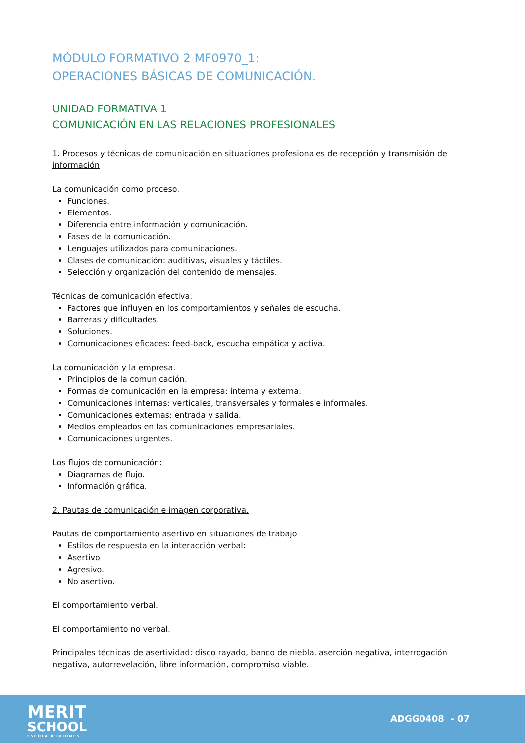MÓDULO FORMATIVO 2 MF0970_1:
OPERACIONES BÁSICAS DE COMUNICACIÓN.
UNIDAD FORMATIVA 1
COMUNICACIÓN EN LAS RELACIONES PROFESIONALES
1. Procesos y técnicas de comunicación en situaciones profesionales de recepción y transmisión de información
La comunicación como proceso.
Funciones.
Elementos.
Diferencia entre información y comunicación.
Fases de la comunicación.
Lenguajes utilizados para comunicaciones.
Clases de comunicación: auditivas, visuales y táctiles.
Selección y organización del contenido de mensajes.
Técnicas de comunicación efectiva.
Factores que influyen en los comportamientos y señales de escucha.
Barreras y dificultades.
Soluciones.
Comunicaciones eficaces: feed-back, escucha empática y activa.
La comunicación y la empresa.
Principios de la comunicación.
Formas de comunicación en la empresa: interna y externa.
Comunicaciones internas: verticales, transversales y formales e informales.
Comunicaciones externas: entrada y salida.
Medios empleados en las comunicaciones empresariales.
Comunicaciones urgentes.
Los flujos de comunicación:
Diagramas de flujo.
Información gráfica.
2. Pautas de comunicación e imagen corporativa.
Pautas de comportamiento asertivo en situaciones de trabajo
Estilos de respuesta en la interacción verbal:
Asertivo
Agresivo.
No asertivo.
El comportamiento verbal.
El comportamiento no verbal.
Principales técnicas de asertividad: disco rayado, banco de niebla, aserción negativa, interrogación negativa, autorrevelación, libre información, compromiso viable.
MERIT
SCHOOL
ESCOLA D'IDIOMES
ADGG0408 - 07